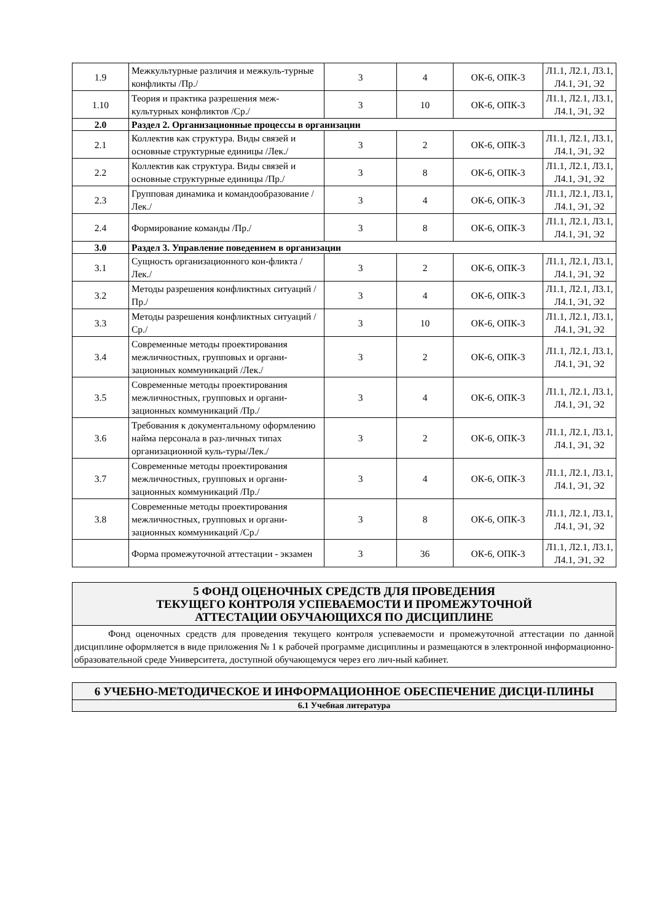| 1.9 | Межкультурные различия и межкуль-турные конфликты /Пр./ | 3 | 4 | ОК-6, ОПК-3 | Л1.1, Л2.1, Л3.1, Л4.1, Э1, Э2 |
| 1.10 | Теория и практика разрешения меж-культурных конфликтов /Ср./ | 3 | 10 | ОК-6, ОПК-3 | Л1.1, Л2.1, Л3.1, Л4.1, Э1, Э2 |
| 2.0 | Раздел 2. Организационные процессы в организации | | | | |
| 2.1 | Коллектив как структура. Виды связей и основные структурные единицы /Лек./ | 3 | 2 | ОК-6, ОПК-3 | Л1.1, Л2.1, Л3.1, Л4.1, Э1, Э2 |
| 2.2 | Коллектив как структура. Виды связей и основные структурные единицы /Пр./ | 3 | 8 | ОК-6, ОПК-3 | Л1.1, Л2.1, Л3.1, Л4.1, Э1, Э2 |
| 2.3 | Групповая динамика и командообразование /Лек./ | 3 | 4 | ОК-6, ОПК-3 | Л1.1, Л2.1, Л3.1, Л4.1, Э1, Э2 |
| 2.4 | Формирование команды /Пр./ | 3 | 8 | ОК-6, ОПК-3 | Л1.1, Л2.1, Л3.1, Л4.1, Э1, Э2 |
| 3.0 | Раздел 3. Управление поведением в организации | | | | |
| 3.1 | Сущность организационного кон-фликта /Лек./ | 3 | 2 | ОК-6, ОПК-3 | Л1.1, Л2.1, Л3.1, Л4.1, Э1, Э2 |
| 3.2 | Методы разрешения конфликтных ситуаций /Пр./ | 3 | 4 | ОК-6, ОПК-3 | Л1.1, Л2.1, Л3.1, Л4.1, Э1, Э2 |
| 3.3 | Методы разрешения конфликтных ситуаций /Ср./ | 3 | 10 | ОК-6, ОПК-3 | Л1.1, Л2.1, Л3.1, Л4.1, Э1, Э2 |
| 3.4 | Современные методы проектирования межличностных, групповых и органи-зационных коммуникаций /Лек./ | 3 | 2 | ОК-6, ОПК-3 | Л1.1, Л2.1, Л3.1, Л4.1, Э1, Э2 |
| 3.5 | Современные методы проектирования межличностных, групповых и органи-зационных коммуникаций /Пр./ | 3 | 4 | ОК-6, ОПК-3 | Л1.1, Л2.1, Л3.1, Л4.1, Э1, Э2 |
| 3.6 | Требования к документальному оформлению найма персонала в раз-личных типах организационной куль-туры/Лек./ | 3 | 2 | ОК-6, ОПК-3 | Л1.1, Л2.1, Л3.1, Л4.1, Э1, Э2 |
| 3.7 | Современные методы проектирования межличностных, групповых и органи-зационных коммуникаций /Пр./ | 3 | 4 | ОК-6, ОПК-3 | Л1.1, Л2.1, Л3.1, Л4.1, Э1, Э2 |
| 3.8 | Современные методы проектирования межличностных, групповых и органи-зационных коммуникаций /Ср./ | 3 | 8 | ОК-6, ОПК-3 | Л1.1, Л2.1, Л3.1, Л4.1, Э1, Э2 |
| | Форма промежуточной аттестации - экзамен | 3 | 36 | ОК-6, ОПК-3 | Л1.1, Л2.1, Л3.1, Л4.1, Э1, Э2 |
5 ФОНД ОЦЕНОЧНЫХ СРЕДСТВ ДЛЯ ПРОВЕДЕНИЯ
ТЕКУЩЕГО КОНТРОЛЯ УСПЕВАЕМОСТИ И ПРОМЕЖУТОЧНОЙ
АТТЕСТАЦИИ ОБУЧАЮЩИХСЯ ПО ДИСЦИПЛИНЕ
Фонд оценочных средств для проведения текущего контроля успеваемости и промежуточной аттестации по данной дисциплине оформляется в виде приложения № 1 к рабочей программе дисциплины и размещаются в электронной информационно-образовательной среде Университета, доступной обучающемуся через его лич-ный кабинет.
6 УЧЕБНО-МЕТОДИЧЕСКОЕ И ИНФОРМАЦИОННОЕ ОБЕСПЕЧЕНИЕ ДИСЦИ-ПЛИНЫ
6.1 Учебная литература